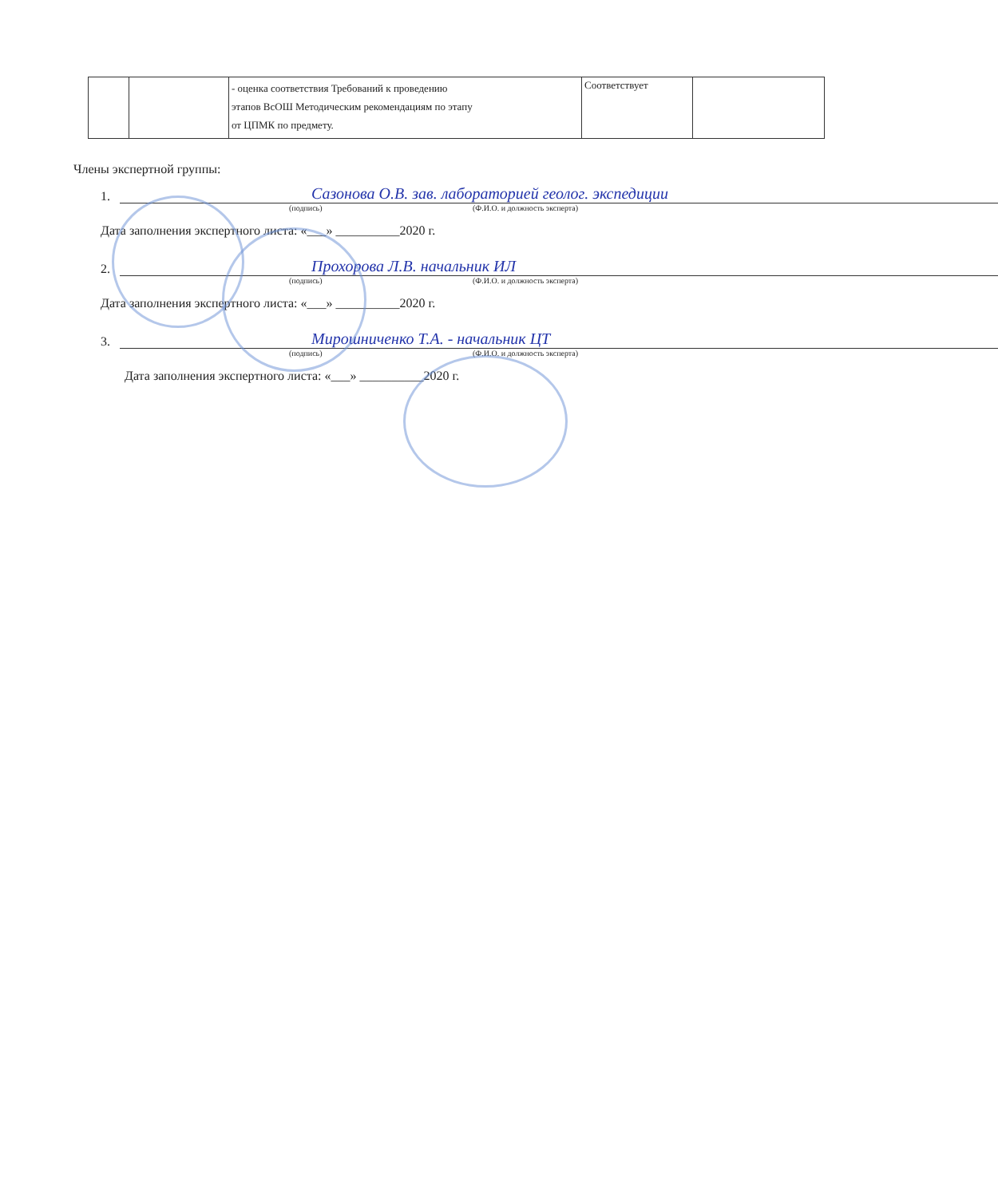| | | - оценка соответствия Требований к проведению этапов ВсОШ Методическим рекомендациям по этапу от ЦПМК по предмету. | Соответствует | |
Члены экспертной группы:
1. Сазонова О.В. зав. лабораторией геолог. экспедиции
(подпись) (Ф.И.О. и должность эксперта)
Дата заполнения экспертного листа: «___» __________2020 г.
2. Прохорова Л.В. начальник ИЛ
(подпись) (Ф.И.О. и должность эксперта)
Дата заполнения экспертного листа: «___» __________2020 г.
3. Мирошниченко Т.А. - начальник ЦТ
(подпись) (Ф.И.О. и должность эксперта)
Дата заполнения экспертного листа: «___» __________2020 г.